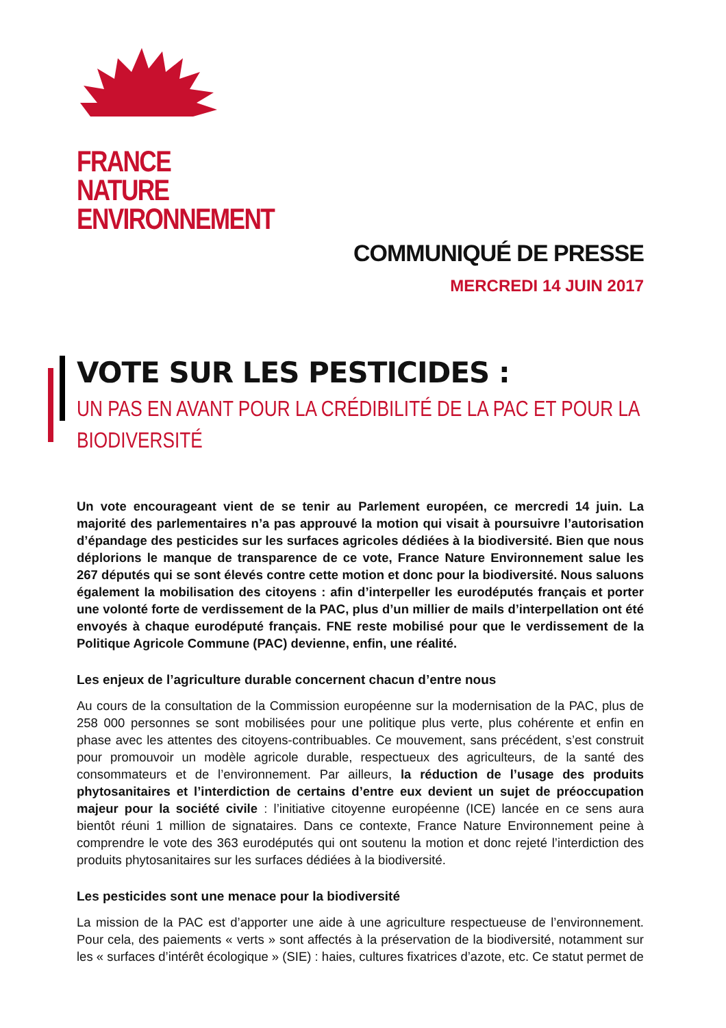FRANCE NATURE
ENVIRONNEMENT
COMMUNIQUÉ DE PRESSE
MERCREDI 14 JUIN 2017
VOTE SUR LES PESTICIDES :
UN PAS EN AVANT POUR LA CRÉDIBILITÉ DE LA PAC ET POUR LA BIODIVERSITÉ
Un vote encourageant vient de se tenir au Parlement européen, ce mercredi 14 juin. La majorité des parlementaires n’a pas approuvé la motion qui visait à poursuivre l’autorisation d’épandage des pesticides sur les surfaces agricoles dédiées à la biodiversité. Bien que nous déplorions le manque de transparence de ce vote, France Nature Environnement salue les 267 députés qui se sont élevés contre cette motion et donc pour la biodiversité. Nous saluons également la mobilisation des citoyens : afin d’interpeller les eurodéputés français et porter une volonté forte de verdissement de la PAC, plus d’un millier de mails d’interpellation ont été envoyés à chaque eurodéputé français. FNE reste mobilisé pour que le verdissement de la Politique Agricole Commune (PAC) devienne, enfin, une réalité.
Les enjeux de l’agriculture durable concernent chacun d’entre nous
Au cours de la consultation de la Commission européenne sur la modernisation de la PAC, plus de 258 000 personnes se sont mobilisées pour une politique plus verte, plus cohérente et enfin en phase avec les attentes des citoyens-contribuables. Ce mouvement, sans précédent, s’est construit pour promouvoir un modèle agricole durable, respectueux des agriculteurs, de la santé des consommateurs et de l’environnement. Par ailleurs, la réduction de l’usage des produits phytosanitaires et l’interdiction de certains d’entre eux devient un sujet de préoccupation majeur pour la société civile : l’initiative citoyenne européenne (ICE) lancée en ce sens aura bientôt réuni 1 million de signataires. Dans ce contexte, France Nature Environnement peine à comprendre le vote des 363 eurodéputés qui ont soutenu la motion et donc rejeté l’interdiction des produits phytosanitaires sur les surfaces dédiées à la biodiversité.
Les pesticides sont une menace pour la biodiversité
La mission de la PAC est d’apporter une aide à une agriculture respectueuse de l’environnement. Pour cela, des paiements « verts » sont affectés à la préservation de la biodiversité, notamment sur les « surfaces d’intérêt écologique » (SIE) : haies, cultures fixatrices d’azote, etc. Ce statut permet de